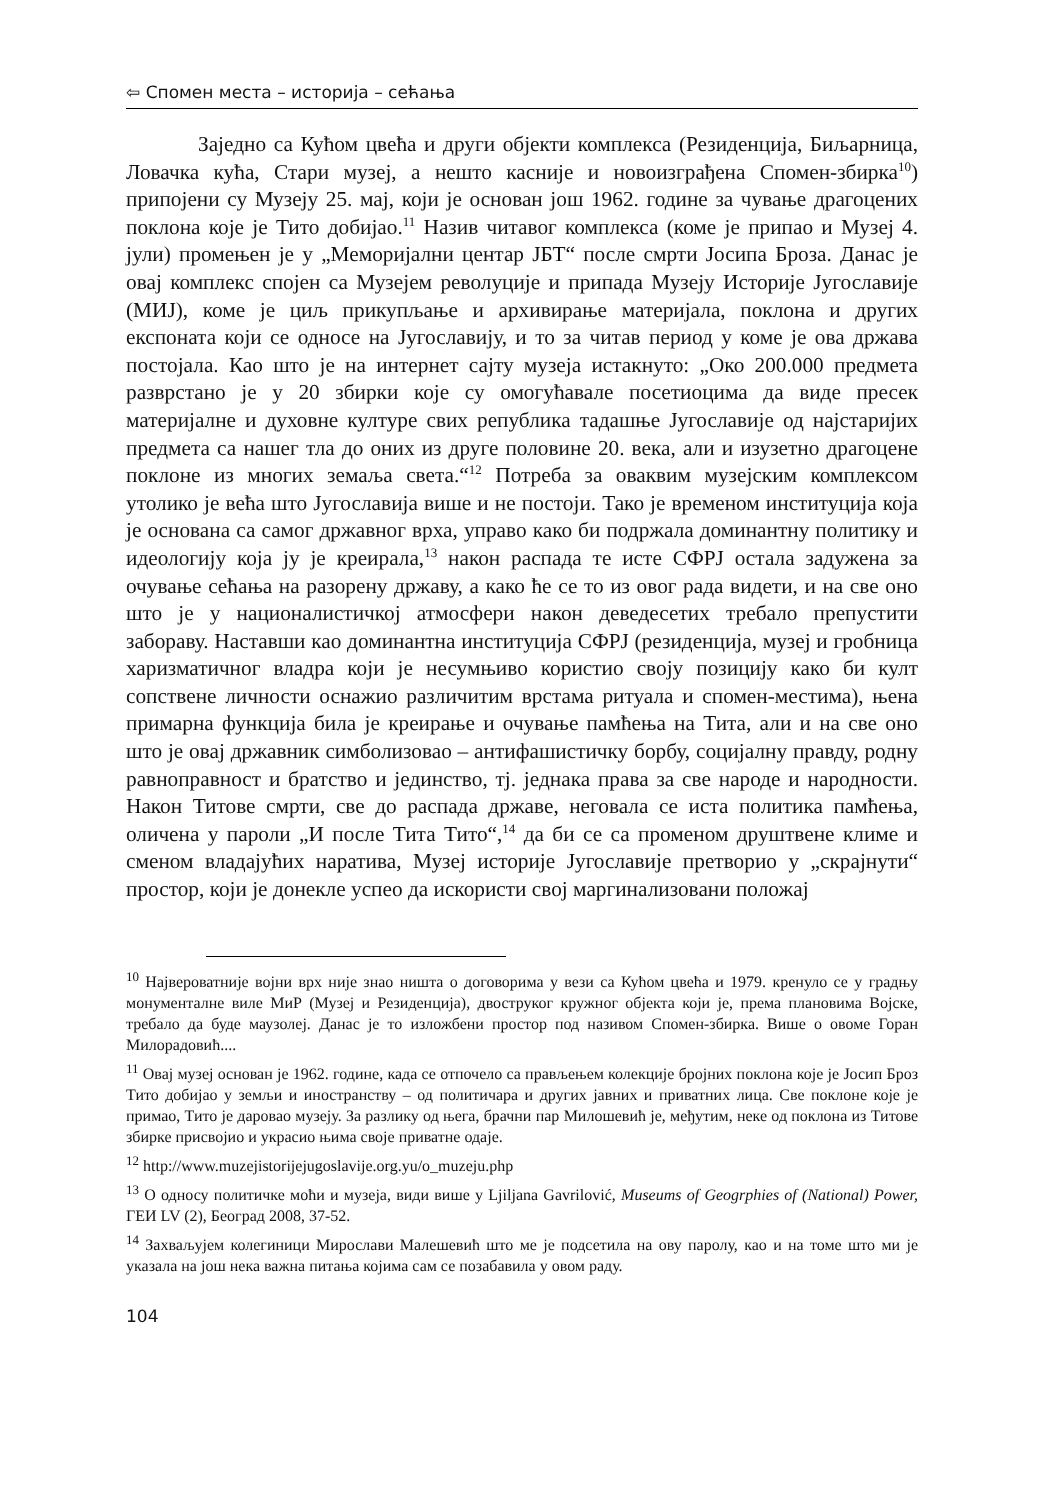⇦ Спомен места – историја – сећања
Заједно са Кућом цвећа и други објекти комплекса (Резиденција, Биљарница, Ловачка кућа, Стари музеј, а нешто касније и новоизграђена Спомен-збирка<sup>10</sup>) припојени су Музеју 25. мај, који је основан још 1962. године за чување драгоцених поклона које је Тито добијао.<sup>11</sup> Назив читавог комплекса (коме је припао и Музеј 4. јули) промењен је у „Меморијални центар ЈБТ“ после смрти Јосипа Броза. Данас је овај комплекс спојен са Музејем револуције и припада Музеју Историје Југославије (МИЈ), коме је циљ прикупљање и архивирање материјала, поклона и других експоната који се односе на Југославију, и то за читав период у коме је ова држава постојала. Као што је на интернет сајту музеја истакнуто: „Око 200.000 предмета разврстано је у 20 збирки које су омогућавале посетиоцима да виде пресек материјалне и духовне културе свих република тадашње Југославије од најстаријих предмета са нашег тла до оних из друге половине 20. века, али и изузетно драгоцене поклоне из многих земаља света.“<sup>12</sup> Потреба за оваквим музејским комплексом утолико је већа што Југославија више и не постоји. Тако је временом институција која је основана са самог државног врха, управо како би подржала доминантну политику и идеологију која ју је креирала,<sup>13</sup> након распада те исте СФРЈ остала задужена за очување сећања на разорену државу, а како ће се то из овог рада видети, и на све оно што је у националистичкој атмосфери након деведесетих требало препустити забораву. Наставши као доминантна институција СФРЈ (резиденција, музеј и гробница харизматичног владра који је несумњиво користио своју позицију како би култ сопствене личности оснажио различитим врстама ритуала и спомен-местима), њена примарна функција била је креирање и очување памћења на Тита, али и на све оно што је овај државник симболизовао – антифашистичку борбу, социјалну правду, родну равноправност и братство и јединство, тј. једнака права за све народе и народности. Након Титове смрти, све до распада државе, неговала се иста политика памћења, оличена у пароли „И после Тита Тито“,<sup>14</sup> да би се са променом друштвене климе и сменом владајућих наратива, Музеј историје Југославије претворио у „скрајнути“ простор, који је донекле успео да искористи свој маргинализовани положај
<sup>10</sup> Највероватније војни врх није знао ништа о договорима у вези са Кућом цвећа и 1979. кренуло се у градњу монументалне виле МиР (Музеј и Резиденција), двоструког кружног објекта који је, према плановима Војске, требало да буде маузолеј. Данас је то изложбени простор под називом Спомен-збирка. Више о овоме Горан Милорадовић....
<sup>11</sup> Овај музеј основан је 1962. године, када се отпочело са прављењем колекције бројних поклона које је Јосип Броз Тито добијао у земљи и иностранству – од политичара и других јавних и приватних лица. Све поклоне које је примао, Тито је даровао музеју. За разлику од њега, брачни пар Милошевић је, међутим, неке од поклона из Титове збирке присвојио и украсио њима своје приватне одаје.
<sup>12</sup> http://www.muzejistorijejugoslavije.org.yu/o_muzeju.php
<sup>13</sup> О односу политичке моћи и музеја, види више у Ljiljana Gavrilović, Museums of Geogrphies of (National) Power, ГЕИ LV (2), Београд 2008, 37-52.
<sup>14</sup> Захваљујем колегиници Мирослави Малешевић што ме је подсетила на ову паролу, као и на томе што ми је указала на још нека важна питања којима сам се позабавила у овом раду.
104